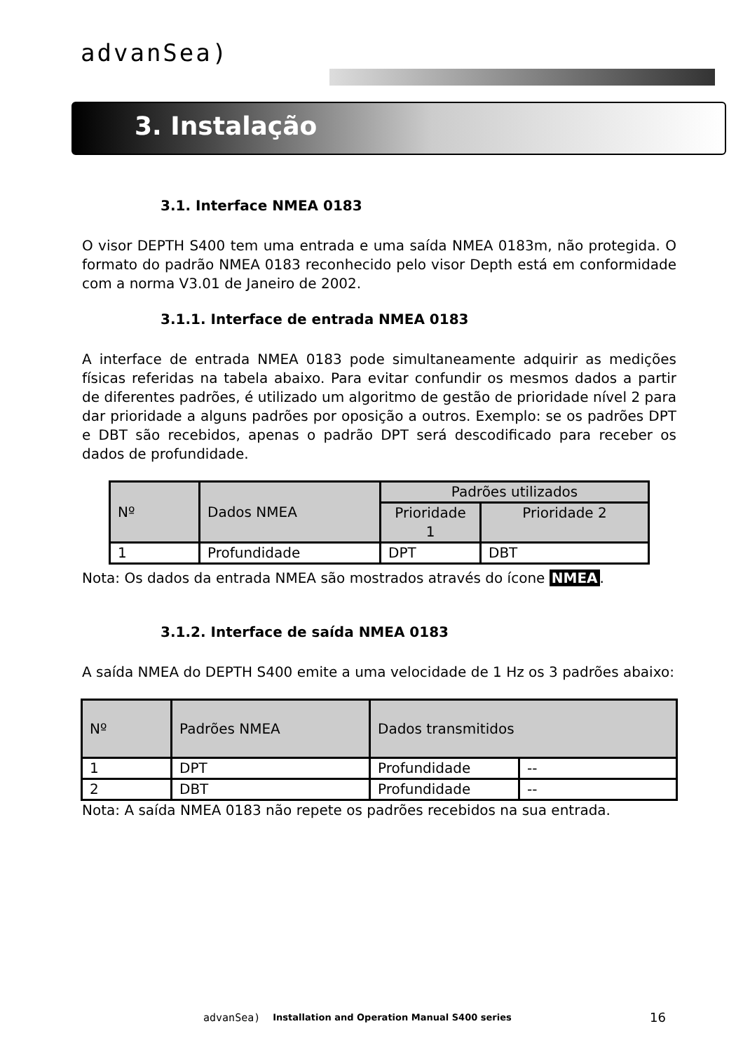advanSea)
3. Instalação
3.1. Interface NMEA 0183
O visor DEPTH S400 tem uma entrada e uma saída NMEA 0183m, não protegida. O formato do padrão NMEA 0183 reconhecido pelo visor Depth está em conformidade com a norma V3.01 de Janeiro de 2002.
3.1.1. Interface de entrada NMEA 0183
A interface de entrada NMEA 0183 pode simultaneamente adquirir as medições físicas referidas na tabela abaixo. Para evitar confundir os mesmos dados a partir de diferentes padrões, é utilizado um algoritmo de gestão de prioridade nível 2 para dar prioridade a alguns padrões por oposição a outros. Exemplo: se os padrões DPT e DBT são recebidos, apenas o padrão DPT será descodificado para receber os dados de profundidade.
| Nº | Dados NMEA | Padrões utilizados | |
| | | Prioridade 1 | Prioridade 2 |
| 1 | Profundidade | DPT | DBT |
Nota: Os dados da entrada NMEA são mostrados através do ícone NMEA.
3.1.2. Interface de saída NMEA 0183
A saída NMEA do DEPTH S400 emite a uma velocidade de 1 Hz os 3 padrões abaixo:
| Nº | Padrões NMEA | Dados transmitidos | |
| 1 | DPT | Profundidade | -- |
| 2 | DBT | Profundidade | -- |
Nota: A saída NMEA 0183 não repete os padrões recebidos na sua entrada.
advanSea) Installation and Operation Manual S400 series 16